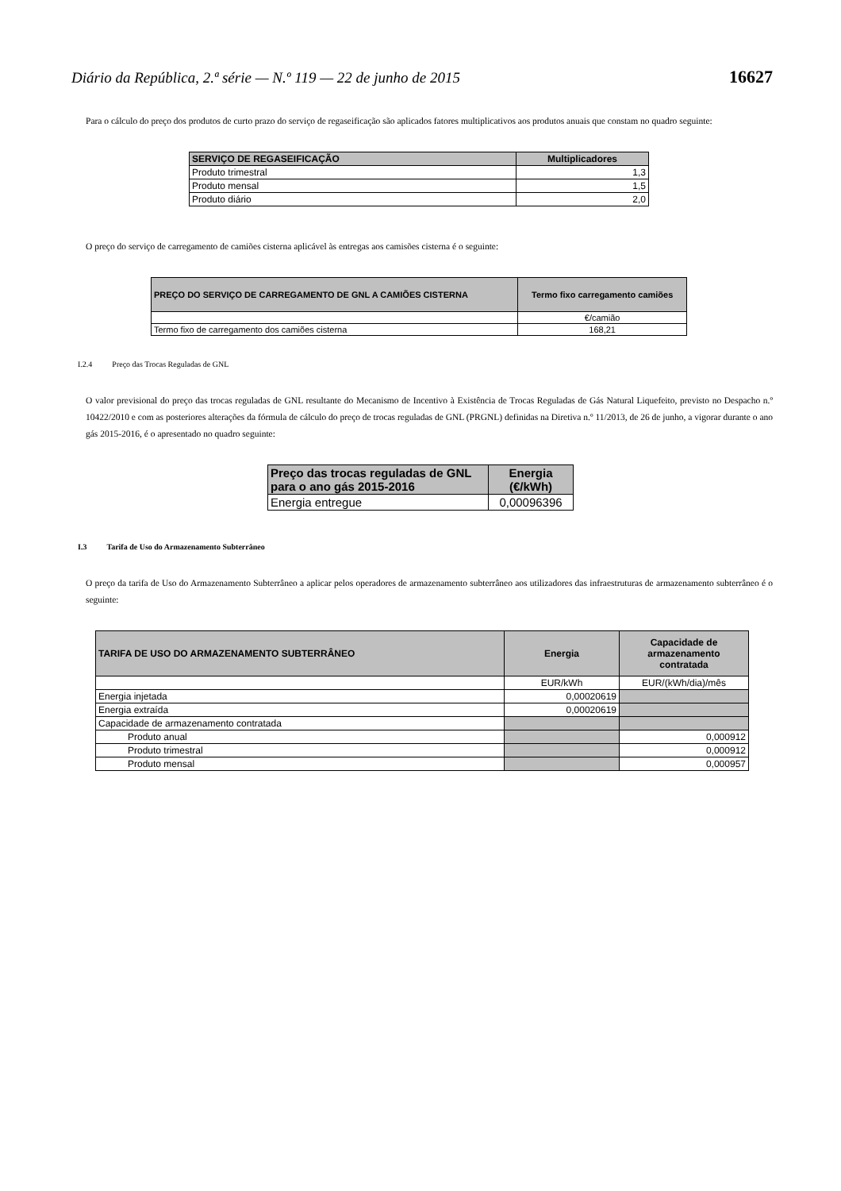Diário da República, 2.ª série — N.º 119 — 22 de junho de 2015 16627
Para o cálculo do preço dos produtos de curto prazo do serviço de regaseificação são aplicados fatores multiplicativos aos produtos anuais que constam no quadro seguinte:
| SERVIÇO DE REGASEIFICAÇÃO | Multiplicadores |
| --- | --- |
| Produto trimestral | 1,3 |
| Produto mensal | 1,5 |
| Produto diário | 2,0 |
O preço do serviço de carregamento de camiões cisterna aplicável às entregas aos camisões cisterna é o seguinte:
| PREÇO DO SERVIÇO DE CARREGAMENTO DE GNL A CAMIÕES CISTERNA | Termo fixo carregamento camiões |
| --- | --- |
| | €/camião |
| Termo fixo de carregamento dos camiões cisterna | 168,21 |
I.2.4 Preço das Trocas Reguladas de GNL
O valor previsional do preço das trocas reguladas de GNL resultante do Mecanismo de Incentivo à Existência de Trocas Reguladas de Gás Natural Liquefeito, previsto no Despacho n.º 10422/2010 e com as posteriores alterações da fórmula de cálculo do preço de trocas reguladas de GNL (PRGNL) definidas na Diretiva n.º 11/2013, de 26 de junho, a vigorar durante o ano gás 2015-2016, é o apresentado no quadro seguinte:
| Preço das trocas reguladas de GNL para o ano gás 2015-2016 | Energia (€/kWh) |
| --- | --- |
| Energia entregue | 0,00096396 |
I.3 Tarifa de Uso do Armazenamento Subterrâneo
O preço da tarifa de Uso do Armazenamento Subterrâneo a aplicar pelos operadores de armazenamento subterrâneo aos utilizadores das infraestruturas de armazenamento subterrâneo é o seguinte:
| TARIFA DE USO DO ARMAZENAMENTO SUBTERRÂNEO | Energia | Capacidade de armazenamento contratada |
| --- | --- | --- |
| | EUR/kWh | EUR/(kWh/dia)/mês |
| Energia injetada | 0,00020619 | |
| Energia extraída | 0,00020619 | |
| Capacidade de armazenamento contratada | | |
| Produto anual | | 0,000912 |
| Produto trimestral | | 0,000912 |
| Produto mensal | | 0,000957 |